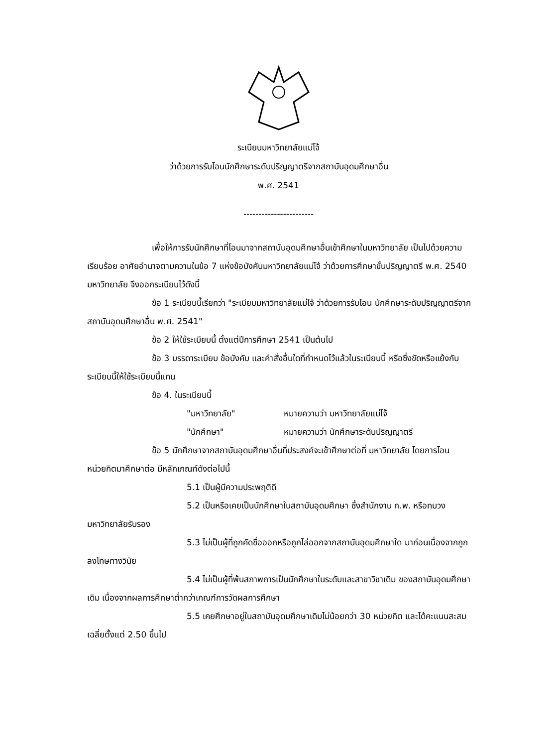ระเบียบมหาวิทยาลัยแม่โจ้
ว่าด้วยการรับโอนนักศึกษาระดับปริญญาตรีจากสถาบันอุดมศึกษาอื่น
พ.ศ. 2541
-----------------------
เพื่อให้การรับนักศึกษาที่โอนมาจากสถาบันอุดมศึกษาอื่นเข้าศึกษาในมหาวิทยาลัย เป็นไปด้วยความเรียบร้อย อาศัยอำนาจตามความในข้อ 7 แห่งข้อบังคับมหาวิทยาลัยแม่โจ้ ว่าด้วยการศึกษาขั้นปริญญาตรี พ.ศ. 2540 มหาวิทยาลัย จึงออกระเบียบไว้ดังนี้
ข้อ 1 ระเบียบนี้เรียกว่า "ระเบียบมหาวิทยาลัยแม่โจ้ ว่าด้วยการรับโอน นักศึกษาระดับปริญญาตรีจากสถาบันอุดมศึกษาอื่น พ.ศ. 2541"
ข้อ 2 ให้ใช้ระเบียบนี้ ตั้งแต่ปีการศึกษา 2541 เป็นต้นไป
ข้อ 3 บรรดาระเบียบ ข้อบังคับ และคำสั่งอื่นใดที่กำหนดไว้แล้วในระเบียบนี้ หรือซึ่งขัดหรือแย้งกับระเบียบนี้ให้ใช้ระเบียบนี้แทน
ข้อ 4. ในระเบียบนี้
"มหาวิทยาลัย" หมายความว่า มหาวิทยาลัยแม่โจ้
"นักศึกษา" หมายความว่า นักศึกษาระดับปริญญาตรี
ข้อ 5 นักศึกษาจากสถาบันอุดมศึกษาอื่นที่ประสงค์จะเข้าศึกษาต่อที่ มหาวิทยาลัย โดยการโอนหน่วยกิตมาศึกษาต่อ มีหลักเกณฑ์ดังต่อไปนี้
5.1 เป็นผู้มีความประพฤติดี
5.2 เป็นหรือเคยเป็นนักศึกษาในสถาบันอุดมศึกษา ซึ่งสำนักงาน ก.พ. หรือทบวงมหาวิทยาลัยรับรอง
5.3 ไม่เป็นผู้ที่ถูกคัดชื่อออกหรือถูกไล่ออกจากสถาบันอุดมศึกษาใด มาก่อนเนื่องจากถูกลงโทษทางวินัย
5.4 ไม่เป็นผู้ที่พ้นสภาพการเป็นนักศึกษาในระดับและสาขาวิชาเดิม ของสถาบันอุดมศึกษาเดิม เนื่องจากผลการศึกษาต่ำกว่าเกณฑ์การวัดผลการศึกษา
5.5 เคยศึกษาอยู่ในสถาบันอุดมศึกษาเดิมไม่น้อยกว่า 30 หน่วยกิต และได้คะแนนสะสมเฉลี่ยตั้งแต่ 2.50 ขึ้นไป